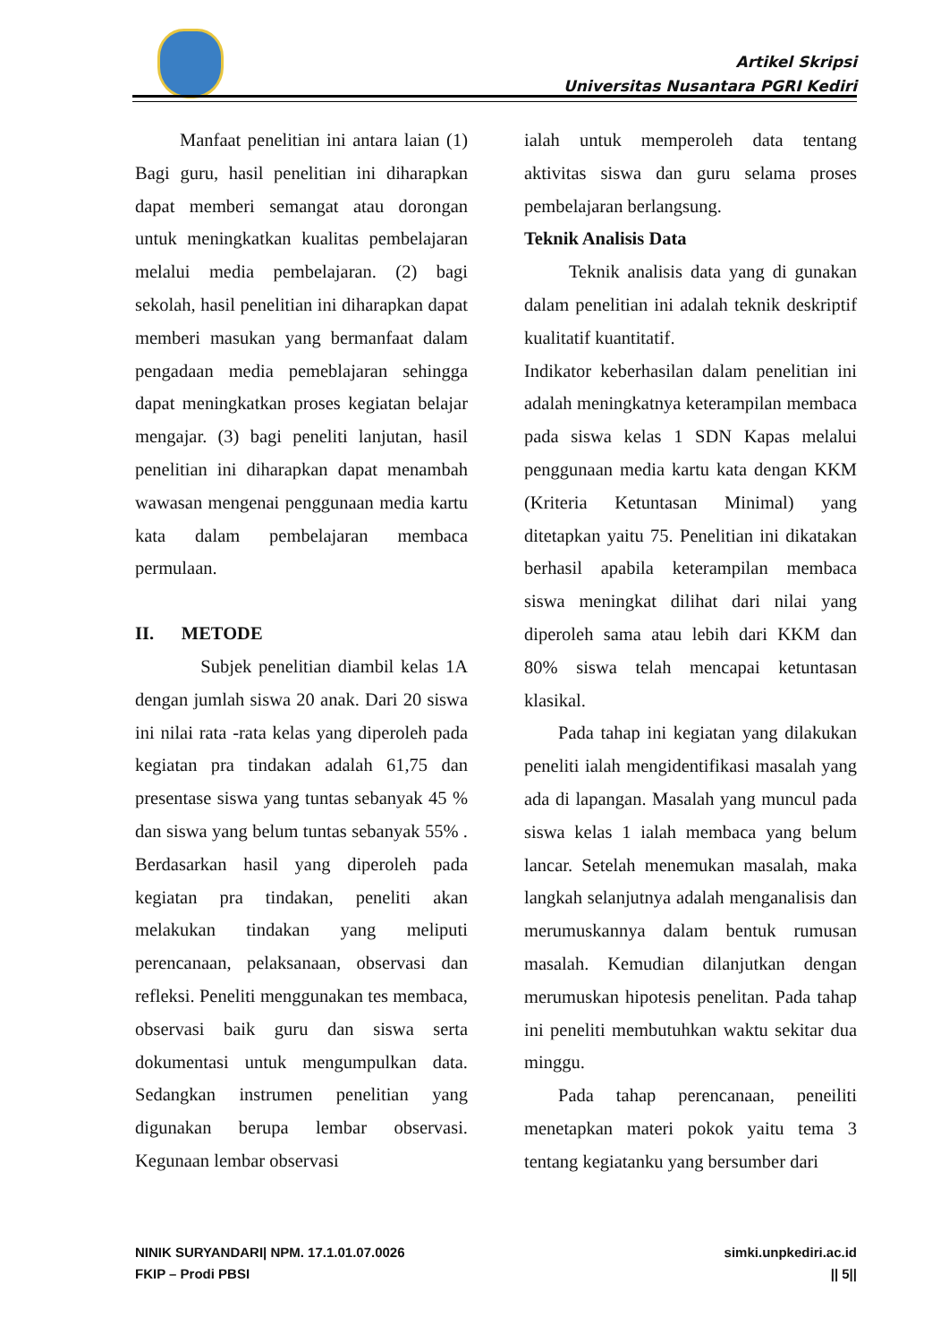Artikel Skripsi
Universitas Nusantara PGRI Kediri
Manfaat penelitian ini antara laian (1) Bagi guru, hasil penelitian ini diharapkan dapat memberi semangat atau dorongan untuk meningkatkan kualitas pembelajaran melalui media pembelajaran. (2) bagi sekolah, hasil penelitian ini diharapkan dapat memberi masukan yang bermanfaat dalam pengadaan media pemeblajaran sehingga dapat meningkatkan proses kegiatan belajar mengajar. (3) bagi peneliti lanjutan, hasil penelitian ini diharapkan dapat menambah wawasan mengenai penggunaan media kartu kata dalam pembelajaran membaca permulaan.
II. METODE
Subjek penelitian diambil kelas 1A dengan jumlah siswa 20 anak. Dari 20 siswa ini nilai rata -rata kelas yang diperoleh pada kegiatan pra tindakan adalah 61,75 dan presentase siswa yang tuntas sebanyak 45 % dan siswa yang belum tuntas sebanyak 55% . Berdasarkan hasil yang diperoleh pada kegiatan pra tindakan, peneliti akan melakukan tindakan yang meliputi perencanaan, pelaksanaan, observasi dan refleksi. Peneliti menggunakan tes membaca, observasi baik guru dan siswa serta dokumentasi untuk mengumpulkan data. Sedangkan instrumen penelitian yang digunakan berupa lembar observasi. Kegunaan lembar observasi
ialah untuk memperoleh data tentang aktivitas siswa dan guru selama proses pembelajaran berlangsung.
Teknik Analisis Data
Teknik analisis data yang di gunakan dalam penelitian ini adalah teknik deskriptif kualitatif kuantitatif.
Indikator keberhasilan dalam penelitian ini adalah meningkatnya keterampilan membaca pada siswa kelas 1 SDN Kapas melalui penggunaan media kartu kata dengan KKM (Kriteria Ketuntasan Minimal) yang ditetapkan yaitu 75. Penelitian ini dikatakan berhasil apabila keterampilan membaca siswa meningkat dilihat dari nilai yang diperoleh sama atau lebih dari KKM dan 80% siswa telah mencapai ketuntasan klasikal.
Pada tahap ini kegiatan yang dilakukan peneliti ialah mengidentifikasi masalah yang ada di lapangan. Masalah yang muncul pada siswa kelas 1 ialah membaca yang belum lancar. Setelah menemukan masalah, maka langkah selanjutnya adalah menganalisis dan merumuskannya dalam bentuk rumusan masalah. Kemudian dilanjutkan dengan merumuskan hipotesis penelitan. Pada tahap ini peneliti membutuhkan waktu sekitar dua minggu.
Pada tahap perencanaan, peneiliti menetapkan materi pokok yaitu tema 3 tentang kegiatanku yang bersumber dari
NINIK SURYANDARI| NPM. 17.1.01.07.0026
FKIP – Prodi PBSI
simki.unpkediri.ac.id
|| 5||